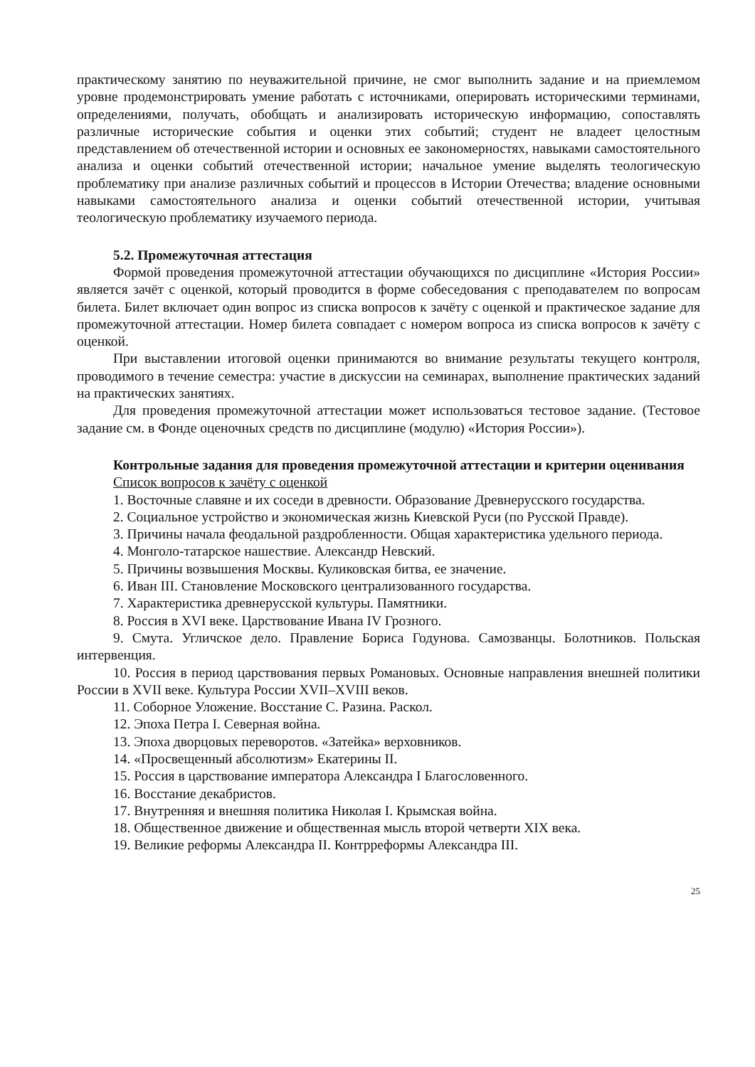практическому занятию по неуважительной причине, не смог выполнить задание и на приемлемом уровне продемонстрировать умение работать с источниками, оперировать историческими терминами, определениями, получать, обобщать и анализировать историческую информацию, сопоставлять различные исторические события и оценки этих событий; студент не владеет целостным представлением об отечественной истории и основных ее закономерностях, навыками самостоятельного анализа и оценки событий отечественной истории; начальное умение выделять теологическую проблематику при анализе различных событий и процессов в Истории Отечества; владение основными навыками самостоятельного анализа и оценки событий отечественной истории, учитывая теологическую проблематику изучаемого периода.
5.2. Промежуточная аттестация
Формой проведения промежуточной аттестации обучающихся по дисциплине «История России» является зачёт с оценкой, который проводится в форме собеседования с преподавателем по вопросам билета. Билет включает один вопрос из списка вопросов к зачёту с оценкой и практическое задание для промежуточной аттестации. Номер билета совпадает с номером вопроса из списка вопросов к зачёту с оценкой.
При выставлении итоговой оценки принимаются во внимание результаты текущего контроля, проводимого в течение семестра: участие в дискуссии на семинарах, выполнение практических заданий на практических занятиях.
Для проведения промежуточной аттестации может использоваться тестовое задание. (Тестовое задание см. в Фонде оценочных средств по дисциплине (модулю) «История России»).
Контрольные задания для проведения промежуточной аттестации и критерии оценивания
Список вопросов к зачёту с оценкой
1. Восточные славяне и их соседи в древности. Образование Древнерусского государства.
2. Социальное устройство и экономическая жизнь Киевской Руси (по Русской Правде).
3. Причины начала феодальной раздробленности. Общая характеристика удельного периода.
4. Монголо-татарское нашествие. Александр Невский.
5. Причины возвышения Москвы. Куликовская битва, ее значение.
6. Иван III. Становление Московского централизованного государства.
7. Характеристика древнерусской культуры. Памятники.
8. Россия в XVI веке. Царствование Ивана IV Грозного.
9. Смута. Угличское дело. Правление Бориса Годунова. Самозванцы. Болотников. Польская интервенция.
10. Россия в период царствования первых Романовых. Основные направления внешней политики России в XVII веке. Культура России XVII–XVIII веков.
11. Соборное Уложение. Восстание С. Разина. Раскол.
12. Эпоха Петра I. Северная война.
13. Эпоха дворцовых переворотов. «Затейка» верховников.
14. «Просвещенный абсолютизм» Екатерины II.
15. Россия в царствование императора Александра I Благословенного.
16. Восстание декабристов.
17. Внутренняя и внешняя политика Николая I. Крымская война.
18. Общественное движение и общественная мысль второй четверти XIX века.
19. Великие реформы Александра II. Контрреформы Александра III.
25